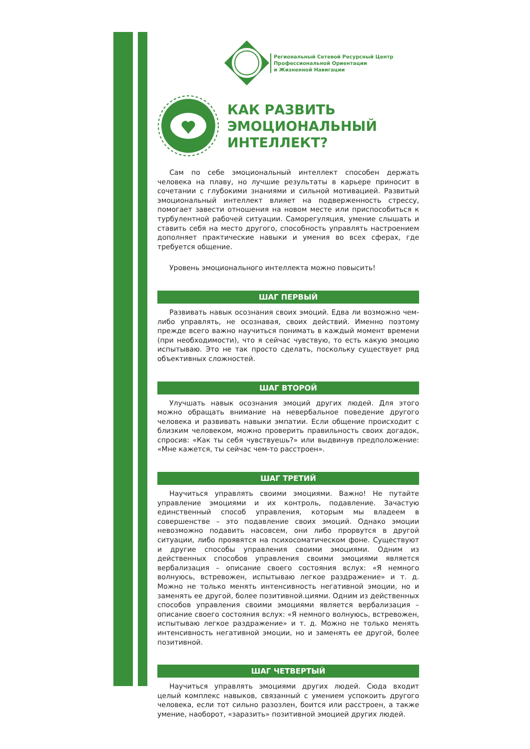Региональный Сетевой Ресурсный Центр
Профессиональной Ориентации
и Жизненной Навигации
КАК РАЗВИТЬ
ЭМОЦИОНАЛЬНЫЙ
ИНТЕЛЛЕКТ?
Сам по себе эмоциональный интеллект способен держать человека на плаву, но лучшие результаты в карьере приносит в сочетании с глубокими знаниями и сильной мотивацией. Развитый эмоциональный интеллект влияет на подверженность стрессу, помогает завести отношения на новом месте или приспособиться к турбулентной рабочей ситуации. Саморегуляция, умение слышать и ставить себя на место другого, способность управлять настроением дополняет практические навыки и умения во всех сферах, где требуется общение.
Уровень эмоционального интеллекта можно повысить!
ШАГ ПЕРВЫЙ
Развивать навык осознания своих эмоций. Едва ли возможно чем-либо управлять, не осознавая, своих действий. Именно поэтому прежде всего важно научиться понимать в каждый момент времени (при необходимости), что я сейчас чувствую, то есть какую эмоцию испытываю. Это не так просто сделать, поскольку существует ряд объективных сложностей.
ШАГ ВТОРОЙ
Улучшать навык осознания эмоций других людей. Для этого можно обращать внимание на невербальное поведение другого человека и развивать навыки эмпатии. Если общение происходит с близким человеком, можно проверить правильность своих догадок, спросив: «Как ты себя чувствуешь?» или выдвинув предположение: «Мне кажется, ты сейчас чем-то расстроен».
ШАГ ТРЕТИЙ
Научиться управлять своими эмоциями. Важно! Не путайте управление эмоциями и их контроль, подавление. Зачастую единственный способ управления, которым мы владеем в совершенстве – это подавление своих эмоций. Однако эмоции невозможно подавить насовсем, они либо прорвутся в другой ситуации, либо проявятся на психосоматическом фоне. Существуют и другие способы управления своими эмоциями. Одним из действенных способов управления своими эмоциями является вербализация – описание своего состояния вслух: «Я немного волнуюсь, встревожен, испытываю легкое раздражение» и т. д. Можно не только менять интенсивность негативной эмоции, но и заменять ее другой, более позитивной.циями. Одним из действенных способов управления своими эмоциями является вербализация – описание своего состояния вслух: «Я немного волнуюсь, встревожен, испытываю легкое раздражение» и т. д. Можно не только менять интенсивность негативной эмоции, но и заменять ее другой, более позитивной.
ШАГ ЧЕТВЕРТЫЙ
Научиться управлять эмоциями других людей. Сюда входит целый комплекс навыков, связанный с умением успокоить другого человека, если тот сильно разозлен, боится или расстроен, а также умение, наоборот, «заразить» позитивной эмоцией других людей.